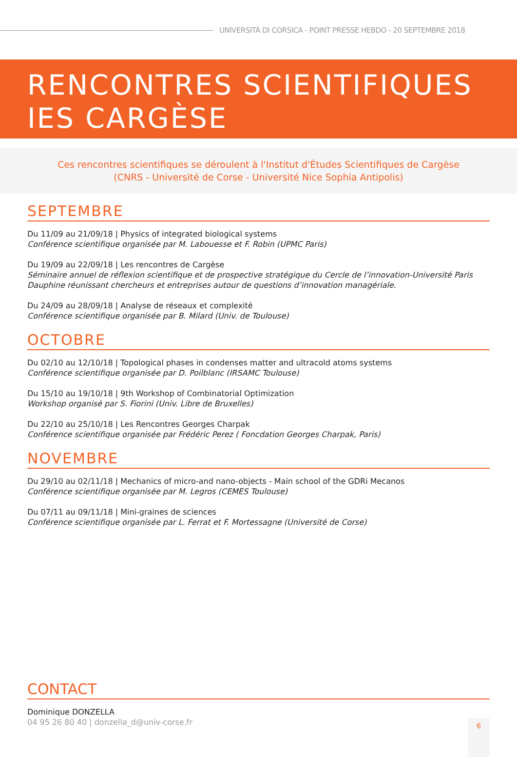UNIVERSITÀ DI CORSICA - POINT PRESSE HEBDO - 20 SEPTEMBRE 2018
RENCONTRES SCIENTIFIQUES
IES CARGÈSE
Ces rencontres scientifiques se déroulent à l'Institut d'Études Scientifiques de Cargèse
(CNRS - Université de Corse - Université Nice Sophia Antipolis)
SEPTEMBRE
Du 11/09 au 21/09/18 | Physics of integrated biological systems
Conférence scientifique organisée par M. Labouesse et F. Robin (UPMC Paris)
Du 19/09 au 22/09/18 | Les rencontres de Cargèse
Séminaire annuel de réflexion scientifique et de prospective stratégique du Cercle de l’innovation-Université Paris Dauphine réunissant chercheurs et entreprises autour de questions d’innovation managériale.
Du 24/09 au 28/09/18 | Analyse de réseaux et complexité
Conférence scientifique organisée par B. Milard (Univ. de Toulouse)
OCTOBRE
Du 02/10 au 12/10/18 | Topological phases in condenses matter and ultracold atoms systems
Conférence scientifique organisée par D. Poilblanc (IRSAMC Toulouse)
Du 15/10 au 19/10/18 | 9th Workshop of Combinatorial Optimization
Workshop organisé par S. Fiorini (Univ. Libre de Bruxelles)
Du 22/10 au 25/10/18 | Les Rencontres Georges Charpak
Conférence scientifique organisée par Frédéric Perez ( Foncdation Georges Charpak, Paris)
NOVEMBRE
Du 29/10 au 02/11/18 | Mechanics of micro-and nano-objects - Main school of the GDRi Mecanos
Conférence scientifique organisée par M. Legros (CEMES Toulouse)
Du 07/11 au 09/11/18 | Mini-graines de sciences
Conférence scientifique organisée par L. Ferrat et F. Mortessagne (Université de Corse)
CONTACT
Dominique DONZELLA
04 95 26 80 40 | donzella_d@univ-corse.fr
6